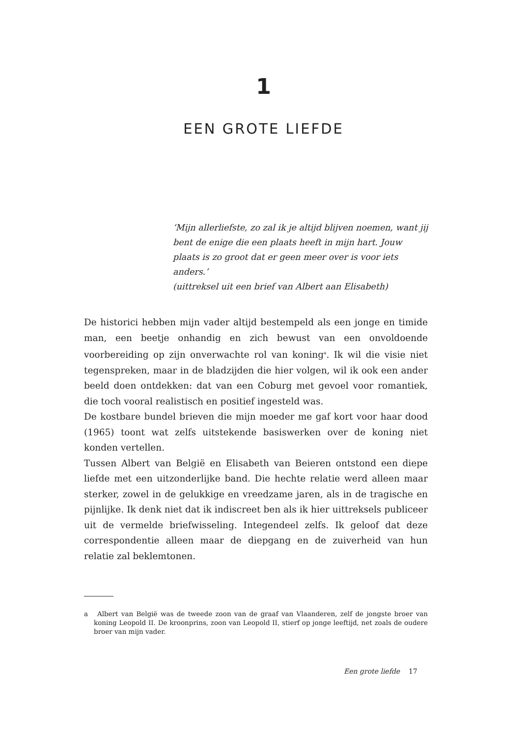1
EEN GROTE LIEFDE
‘Mijn allerliefste, zo zal ik je altijd blijven noemen, want jij bent de enige die een plaats heeft in mijn hart. Jouw plaats is zo groot dat er geen meer over is voor iets anders.’
(uittreksel uit een brief van Albert aan Elisabeth)
De historici hebben mijn vader altijd bestempeld als een jonge en timide man, een beetje onhandig en zich bewust van een onvoldoende voorbereiding op zijn onverwachte rol van koning<sup>a</sup>. Ik wil die visie niet tegenspreken, maar in de bladzijden die hier volgen, wil ik ook een ander beeld doen ontdekken: dat van een Coburg met gevoel voor romantiek, die toch vooral realistisch en positief ingesteld was.
De kostbare bundel brieven die mijn moeder me gaf kort voor haar dood (1965) toont wat zelfs uitstekende basiswerken over de koning niet konden vertellen.
Tussen Albert van België en Elisabeth van Beieren ontstond een diepe liefde met een uitzonderlijke band. Die hechte relatie werd alleen maar sterker, zowel in de gelukkige en vreedzame jaren, als in de tragische en pijnlijke. Ik denk niet dat ik indiscreet ben als ik hier uittreksels publiceer uit de vermelde briefwisseling. Integendeel zelfs. Ik geloof dat deze correspondentie alleen maar de diepgang en de zuiverheid van hun relatie zal beklemtonen.
a Albert van België was de tweede zoon van de graaf van Vlaanderen, zelf de jongste broer van koning Leopold II. De kroonprins, zoon van Leopold II, stierf op jonge leeftijd, net zoals de oudere broer van mijn vader.
Een grote liefde 17